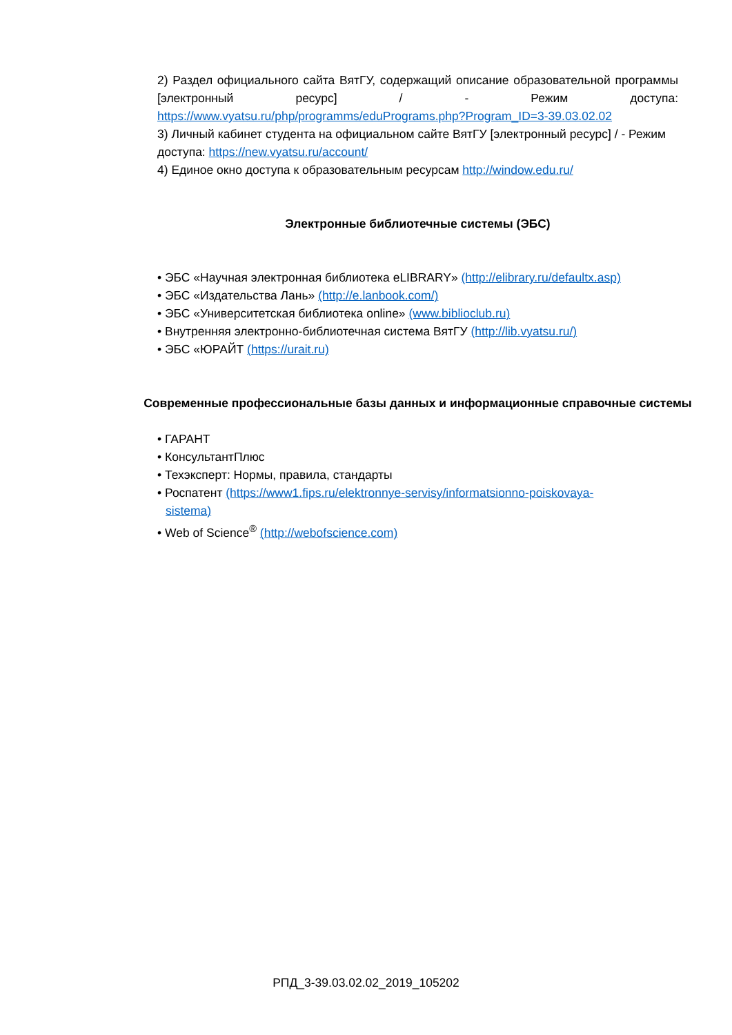2) Раздел официального сайта ВятГУ, содержащий описание образовательной программы [электронный ресурс] / - Режим доступа:
https://www.vyatsu.ru/php/programms/eduPrograms.php?Program_ID=3-39.03.02.02
3) Личный кабинет студента на официальном сайте ВятГУ [электронный ресурс] / - Режим доступа: https://new.vyatsu.ru/account/
4) Единое окно доступа к образовательным ресурсам http://window.edu.ru/
Электронные библиотечные системы (ЭБС)
• ЭБС «Научная электронная библиотека eLIBRARY» (http://elibrary.ru/defaultx.asp)
• ЭБС «Издательства Лань» (http://e.lanbook.com/)
• ЭБС «Университетская библиотека online» (www.biblioclub.ru)
• Внутренняя электронно-библиотечная система ВятГУ (http://lib.vyatsu.ru/)
• ЭБС «ЮРАЙТ (https://urait.ru)
Современные профессиональные базы данных и информационные справочные системы
• ГАРАНТ
• КонсультантПлюс
• Техэксперт: Нормы, правила, стандарты
• Роспатент (https://www1.fips.ru/elektronnye-servisy/informatsionno-poiskovaya-
sistema)
• Web of Science<sup>®</sup> (http://webofscience.com)
РПД_3-39.03.02.02_2019_105202